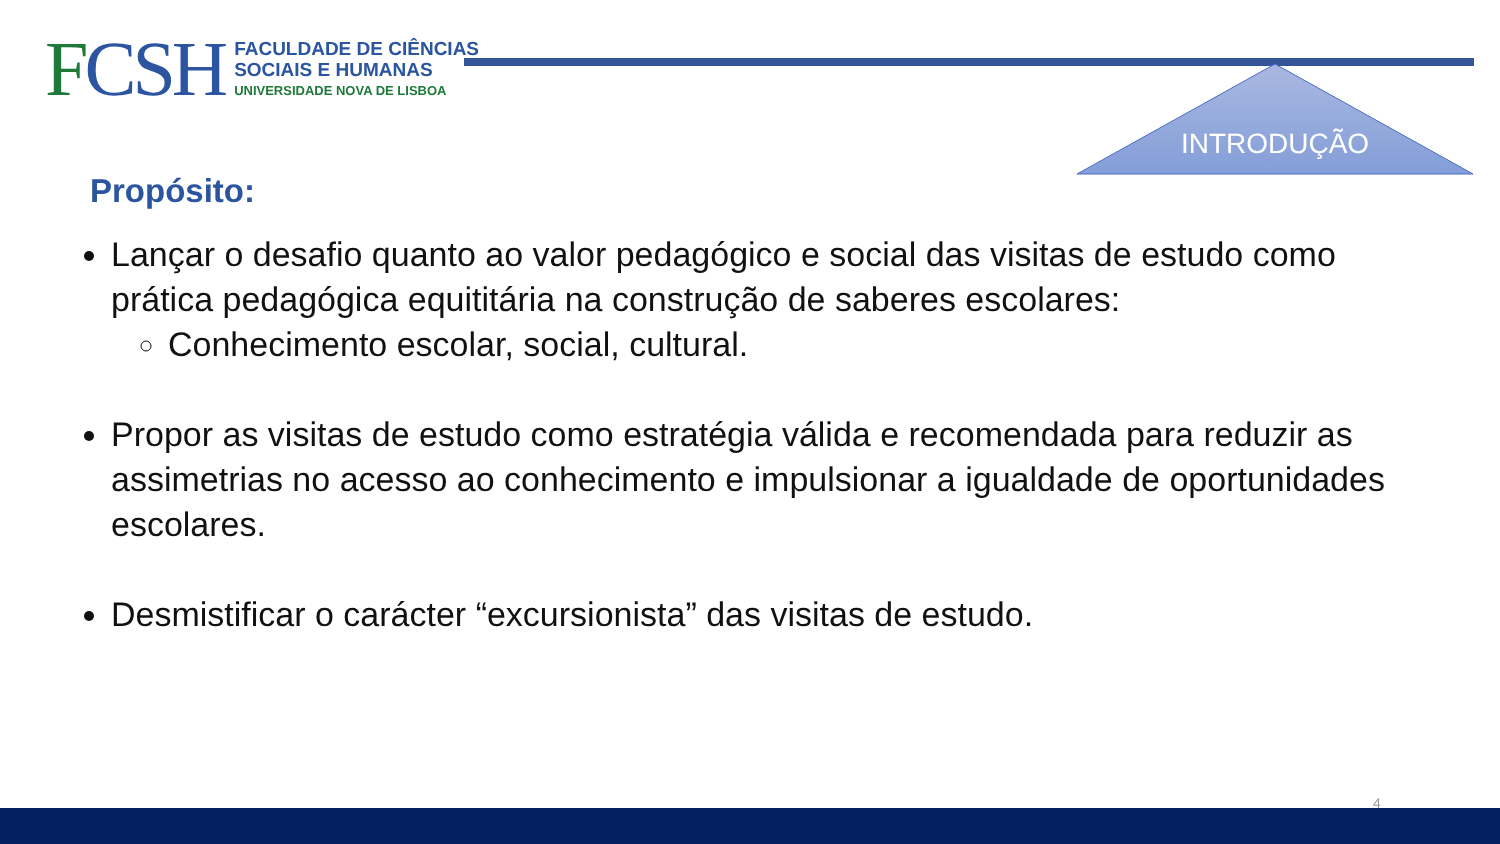FCSH
FACULDADE DE CIÊNCIAS
SOCIAIS E HUMANAS
UNIVERSIDADE NOVA DE LISBOA
INTRODUÇÃO
Propósito:
Lançar o desafio quanto ao valor pedagógico e social das visitas de estudo como prática pedagógica equititária na construção de saberes escolares:
Conhecimento escolar, social, cultural.
Propor as visitas de estudo como estratégia válida e recomendada para reduzir as assimetrias no acesso ao conhecimento e impulsionar a igualdade de oportunidades escolares.
Desmistificar o carácter “excursionista” das visitas de estudo.
4